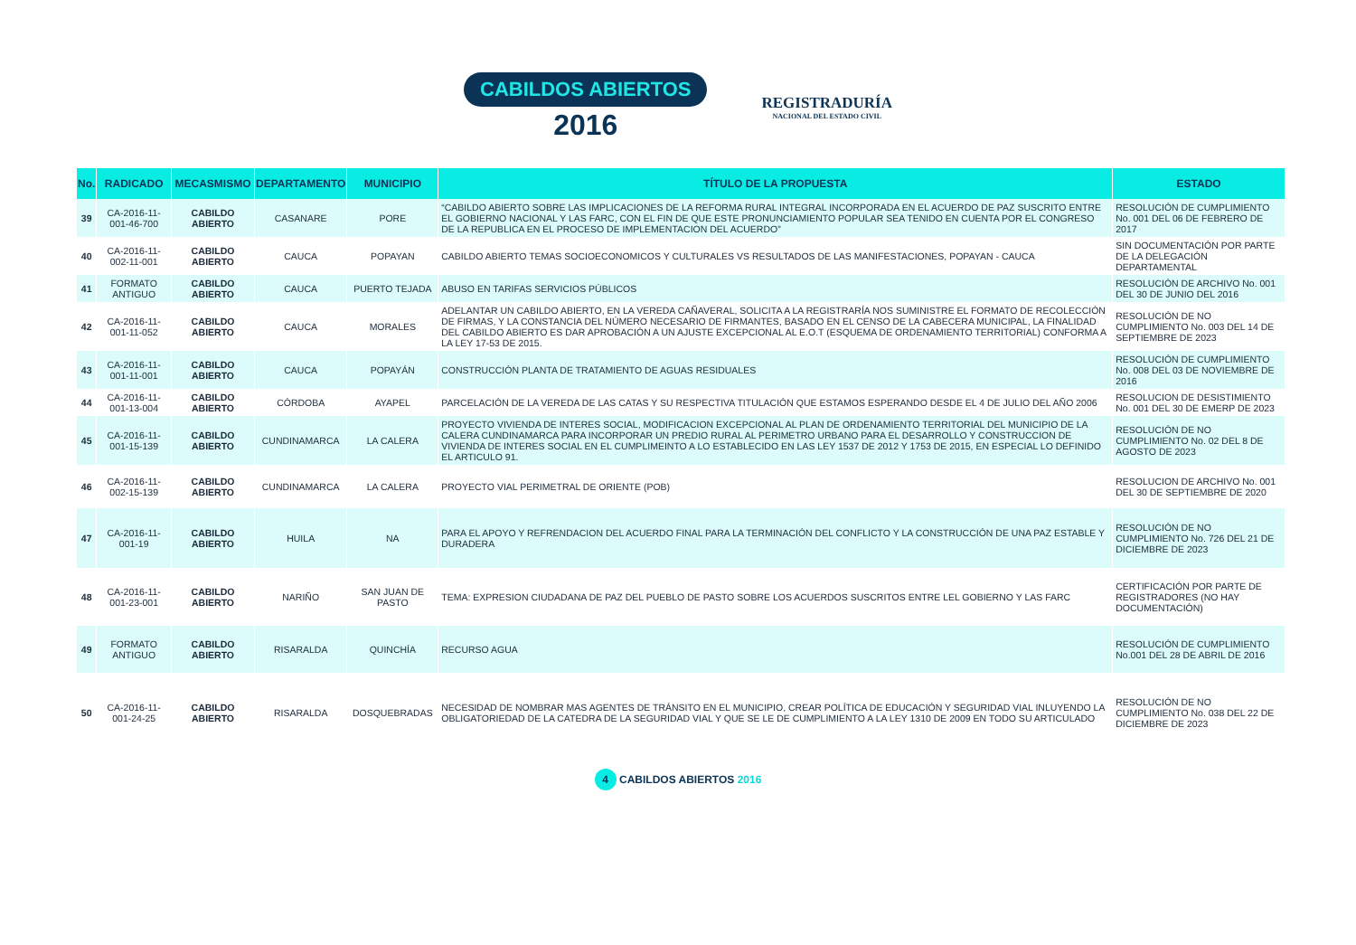CABILDOS ABIERTOS
2016
REGISTRADURÍA
NACIONAL DEL ESTADO CIVIL
| No. | RADICADO | MECASMISMO | DEPARTAMENTO | MUNICIPIO | TÍTULO DE LA PROPUESTA | ESTADO |
| --- | --- | --- | --- | --- | --- | --- |
| 39 | CA-2016-11-001-46-700 | CABILDO ABIERTO | CASANARE | PORE | “CABILDO ABIERTO SOBRE LAS IMPLICACIONES DE LA REFORMA RURAL INTEGRAL INCORPORADA EN EL ACUERDO DE PAZ SUSCRITO ENTRE EL GOBIERNO NACIONAL Y LAS FARC, CON EL FIN DE QUE ESTE PRONUNCIAMIENTO POPULAR SEA TENIDO EN CUENTA POR EL CONGRESO DE LA REPUBLICA EN EL PROCESO DE IMPLEMENTACION DEL ACUERDO” | RESOLUCIÓN DE CUMPLIMIENTO No. 001 DEL 06 DE FEBRERO DE 2017 |
| 40 | CA-2016-11-002-11-001 | CABILDO ABIERTO | CAUCA | POPAYAN | CABILDO ABIERTO TEMAS SOCIOECONOMICOS Y CULTURALES VS RESULTADOS DE LAS MANIFESTACIONES, POPAYAN - CAUCA | SIN DOCUMENTACIÓN POR PARTE DE LA DELEGACIÓN DEPARTAMENTAL |
| 41 | FORMATO ANTIGUO | CABILDO ABIERTO | CAUCA | PUERTO TEJADA | ABUSO EN TARIFAS SERVICIOS PÚBLICOS | RESOLUCIÓN DE ARCHIVO No. 001 DEL 30 DE JUNIO DEL 2016 |
| 42 | CA-2016-11-001-11-052 | CABILDO ABIERTO | CAUCA | MORALES | ADELANTAR UN CABILDO ABIERTO, EN LA VEREDA CAÑAVERAL, SOLICITA A LA REGISTRARÍA NOS SUMINISTRE EL FORMATO DE RECOLECCIÓN DE FIRMAS, Y LA CONSTANCIA DEL NÚMERO NECESARIO DE FIRMANTES, BASADO EN EL CENSO DE LA CABECERA MUNICIPAL, LA FINALIDAD DEL CABILDO ABIERTO ES DAR APROBACIÓN A UN AJUSTE EXCEPCIONAL AL E.O.T (ESQUEMA DE ORDENAMIENTO TERRITORIAL) CONFORMA A LA LEY 17-53 DE 2015. | RESOLUCIÓN DE NO CUMPLIMIENTO No. 003 DEL 14 DE SEPTIEMBRE DE 2023 |
| 43 | CA-2016-11-001-11-001 | CABILDO ABIERTO | CAUCA | POPAYÁN | CONSTRUCCIÓN PLANTA DE TRATAMIENTO DE AGUAS RESIDUALES | RESOLUCIÓN DE CUMPLIMIENTO No. 008 DEL 03 DE NOVIEMBRE DE 2016 |
| 44 | CA-2016-11-001-13-004 | CABILDO ABIERTO | CÓRDOBA | AYAPEL | PARCELACIÓN DE LA VEREDA DE LAS CATAS Y SU RESPECTIVA TITULACIÓN QUE ESTAMOS ESPERANDO DESDE EL 4 DE JULIO DEL AÑO 2006 | RESOLUCION DE DESISTIMIENTO No. 001 DEL 30 DE EMERP DE 2023 |
| 45 | CA-2016-11-001-15-139 | CABILDO ABIERTO | CUNDINAMARCA | LA CALERA | PROYECTO VIVIENDA DE INTERES SOCIAL, MODIFICACION EXCEPCIONAL AL PLAN DE ORDENAMIENTO TERRITORIAL DEL MUNICIPIO DE LA CALERA CUNDINAMARCA PARA INCORPORAR UN PREDIO RURAL AL PERIMETRO URBANO PARA EL DESARROLLO Y CONSTRUCCION DE VIVIENDA DE INTERES SOCIAL EN EL CUMPLIMEINTO A LO ESTABLECIDO EN LAS LEY 1537 DE 2012 Y 1753 DE 2015, EN ESPECIAL LO DEFINIDO EL ARTICULO 91. | RESOLUCIÓN DE NO CUMPLIMIENTO No. 02 DEL 8 DE AGOSTO DE 2023 |
| 46 | CA-2016-11-002-15-139 | CABILDO ABIERTO | CUNDINAMARCA | LA CALERA | PROYECTO VIAL PERIMETRAL DE ORIENTE (POB) | RESOLUCION DE ARCHIVO No. 001 DEL 30 DE SEPTIEMBRE DE 2020 |
| 47 | CA-2016-11-001-19 | CABILDO ABIERTO | HUILA | NA | PARA EL APOYO Y REFRENDACION DEL ACUERDO FINAL PARA LA TERMINACIÓN DEL CONFLICTO Y LA CONSTRUCCIÓN DE UNA PAZ ESTABLE Y DURADERA | RESOLUCIÓN DE NO CUMPLIMIENTO No. 726 DEL 21 DE DICIEMBRE DE 2023 |
| 48 | CA-2016-11-001-23-001 | CABILDO ABIERTO | NARIÑO | SAN JUAN DE PASTO | TEMA: EXPRESION CIUDADANA DE PAZ DEL PUEBLO DE PASTO SOBRE LOS ACUERDOS SUSCRITOS ENTRE LEL GOBIERNO Y LAS FARC | CERTIFICACIÓN POR PARTE DE REGISTRADORES (NO HAY DOCUMENTACIÓN) |
| 49 | FORMATO ANTIGUO | CABILDO ABIERTO | RISARALDA | QUINCHÍA | RECURSO AGUA | RESOLUCIÓN DE CUMPLIMIENTO No.001 DEL 28 DE ABRIL DE 2016 |
| 50 | CA-2016-11-001-24-25 | CABILDO ABIERTO | RISARALDA | DOSQUEBRADAS | NECESIDAD DE NOMBRAR MAS AGENTES DE TRÁNSITO EN EL MUNICIPIO, CREAR POLÍTICA DE EDUCACIÓN Y SEGURIDAD VIAL INLUYENDO LA OBLIGATORIEDAD DE LA CATEDRA DE LA SEGURIDAD VIAL Y QUE SE LE DE CUMPLIMIENTO A LA LEY 1310 DE 2009 EN TODO SU ARTICULADO | RESOLUCIÓN DE NO CUMPLIMIENTO No. 038 DEL 22 DE DICIEMBRE DE 2023 |
4 CABILDOS ABIERTOS 2016